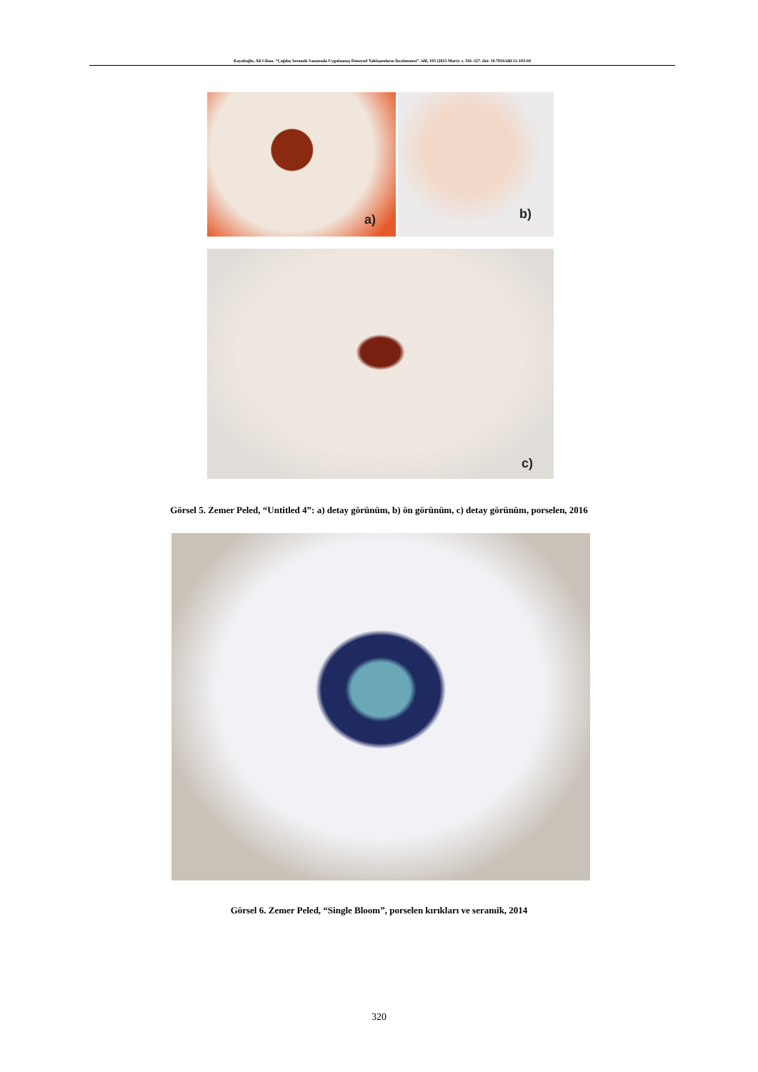Kayalıoğlu, Ali Cihan. “Çağdaş Seramik Sanatında Uygulanmış Deneysel Yaklaşımların İncelenmesi”. idil, 103 (2023 Mart): s. 316–327. doi: 10.7816/idil-12-103-04
a) b)
c)
Görsel 5. Zemer Peled, “Untitled 4”: a) detay görünüm, b) ön görünüm, c) detay görünüm, porselen, 2016
Görsel 6. Zemer Peled, “Single Bloom”, porselen kırıkları ve seramik, 2014
320